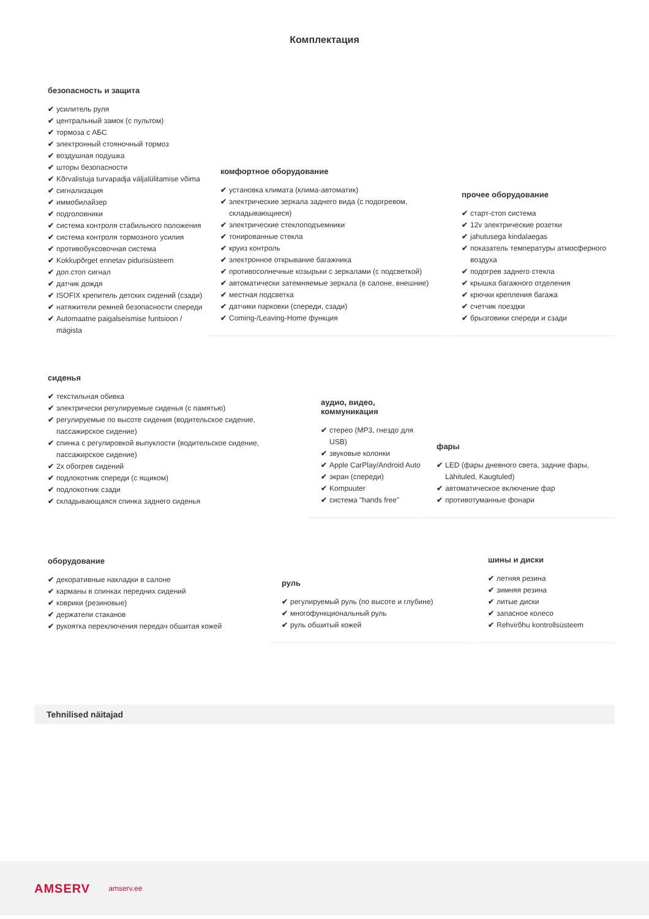Комплектация
безопасность и защита
✔ усилитель руля
✔ центральный замок (с пультом)
✔ тормоза с АБС
✔ электронный стояночный тормоз
✔ воздушная подушка
✔ шторы безопасности
✔ Kõrvalistuja turvapadja väljalülitamise võima
✔ сигнализация
✔ иммобилайзер
✔ подголовники
✔ система контроля стабильного положения
✔ система контроля тормозного усилия
✔ противобуксовочная система
✔ Kokkupõrget ennetav pidurisüsteem
✔ доп.стоп сигнал
✔ датчик дождя
✔ ISOFIX крепитель детских сидений (сзади)
✔ натяжители ремней безопасности спереди
✔ Automaatne paigalseismise funtsioon / mägista
комфортное оборудование
✔ установка климата (клима-автоматик)
✔ электрические зеркала заднего вида (с подогревом, складывающиеся)
✔ электрические стеклоподъемники
✔ тонированные стекла
✔ круиз контроль
✔ электронное открывание багажника
✔ противосолнечные козырьки с зеркалами (с подсветкой)
✔ автоматически затемняемые зеркала (в салоне, внешние)
✔ местная подсветка
✔ датчики парковки (спереди, сзади)
✔ Coming-/Leaving-Home функция
прочее оборудование
✔ старт-стоп система
✔ 12v электрические розетки
✔ jahutusega kindalaegas
✔ показатель температуры атмосферного воздуха
✔ подогрев заднего стекла
✔ крышка багажного отделения
✔ крючки крепления багажа
✔ счетчик поездки
✔ брызговики спереди и сзади
сиденья
✔ текстильная обивка
✔ электрически регулируемые сиденья (с памятью)
✔ регулируемые по высоте сидения (водительское сидение, пассажирское сидение)
✔ спинка с регулировкой выпуклости (водительское сидение, пассажирское сидение)
✔ 2x обогрев сидений
✔ подлокотник спереди (с ящиком)
✔ подлокотник сзади
✔ складывающаяся спинка заднего сиденья
аудио, видео, коммуникация
✔ стерео (MP3, гнездо для USB)
✔ звуковые колонки
✔ Apple CarPlay/Android Auto
✔ экран (спереди)
✔ Kompuuter
✔ система "hands free"
фары
✔ LED (фары дневного света, задние фары, Lähituled, Kaugtuled)
✔ автоматическое включение фар
✔ противотуманные фонари
оборудование
✔ декоративные накладки в салоне
✔ карманы в спинках передних сидений
✔ коврики (резиновые)
✔ держатели стаканов
✔ рукоятка переключения передач обшитая кожей
руль
✔ регулируемый руль (по высоте и глубине)
✔ многофункциональный руль
✔ руль обшитый кожей
шины и диски
✔ летняя резина
✔ зимняя резина
✔ литые диски
✔ запасное колесо
✔ Rehvirõhu kontrollsüsteem
Tehnilised näitajad
AMSERV amserv.ee